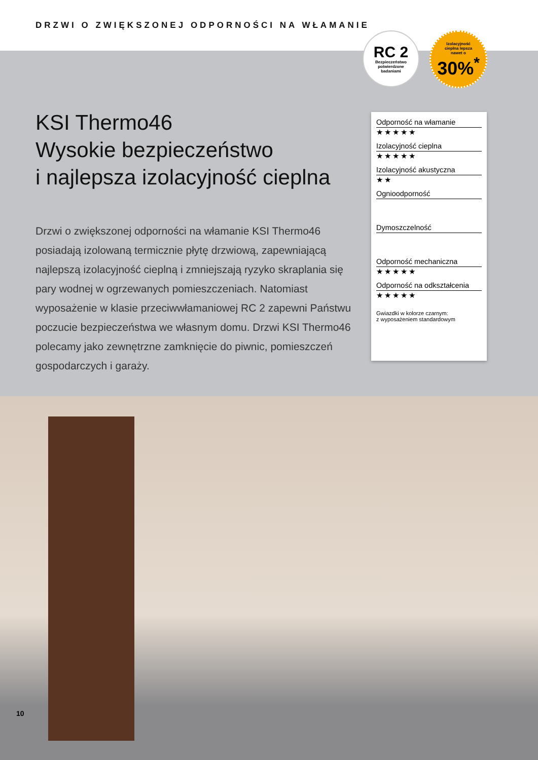DRZWI O ZWIĘKSZONEJ ODPORNOŚCI NA WŁAMANIE
RC 2
Bezpieczeństwo
potwierdzone
badaniami
Izolacyjność
cieplna lepsza
nawet o
30%<sup>*</sup>
KSI Thermo46
Wysokie bezpieczeństwo
i najlepsza izolacyjność cieplna
Drzwi o zwiększonej odporności na włamanie KSI Thermo46 posiadają izolowaną termicznie płytę drzwiową, zapewniającą najlepszą izolacyjność cieplną i zmniejszają ryzyko skraplania się pary wodnej w ogrzewanych pomieszczeniach. Natomiast wyposażenie w klasie przeciwwłamaniowej RC 2 zapewni Państwu poczucie bezpieczeństwa we własnym domu. Drzwi KSI Thermo46 polecamy jako zewnętrzne zamknięcie do piwnic, pomieszczeń gospodarczych i garaży.
Odporność na włamanie
★★★★★
Izolacyjność cieplna
★★★★★
Izolacyjność akustyczna
★★
Ognioodporność
Dymoszczelność
Odporność mechaniczna
★★★★★
Odporność na odkształcenia
★★★★★
Gwiazdki w kolorze czarnym:
z wyposażeniem standardowym
10